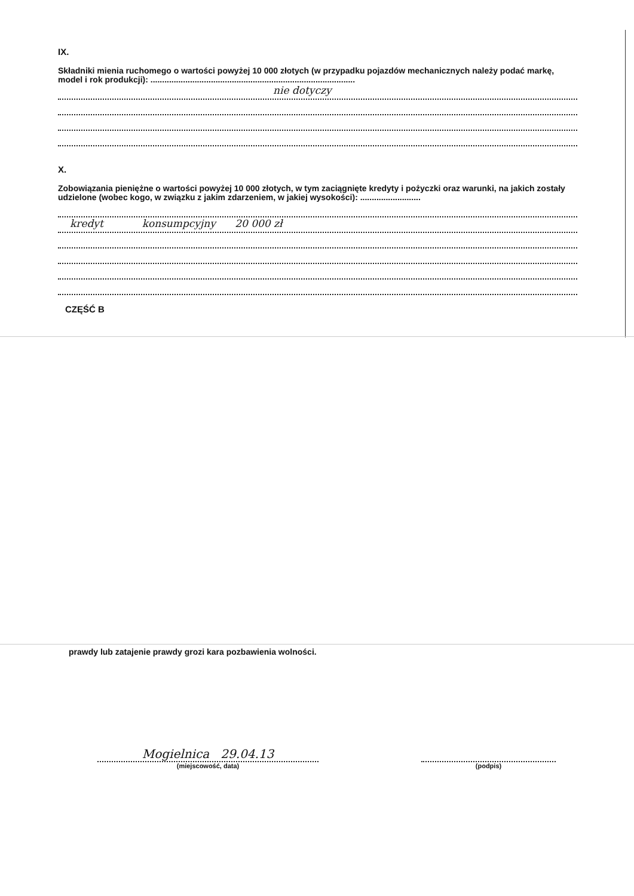IX.
Składniki mienia ruchomego o wartości powyżej 10 000 złotych (w przypadku pojazdów mechanicznych należy podać markę, model i rok produkcji): ........................................................................................
nie dotyczy
X.
Zobowiązania pieniężne o wartości powyżej 10 000 złotych, w tym zaciągnięte kredyty i pożyczki oraz warunki, na jakich zostały udzielone (wobec kogo, w związku z jakim zdarzeniem, w jakiej wysokości): ..........................
kredyt konsumpcyjny 20 000 zł
CZĘŚĆ B
prawdy lub zatajenie prawdy grozi kara pozbawienia wolności.
Mogielnica 29.04.13
(miejscowość, data)
(podpis)